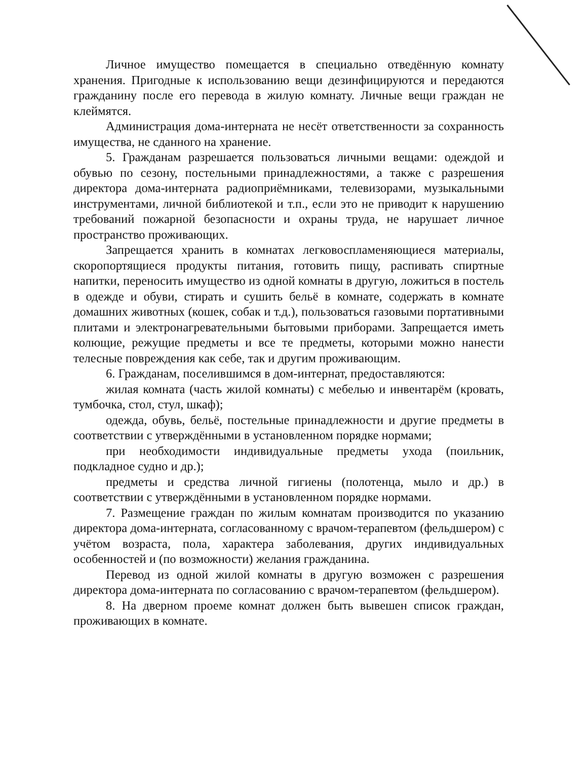Личное имущество помещается в специально отведённую комнату хранения. Пригодные к использованию вещи дезинфицируются и передаются гражданину после его перевода в жилую комнату. Личные вещи граждан не клеймятся.
Администрация дома-интерната не несёт ответственности за сохранность имущества, не сданного на хранение.
5. Гражданам разрешается пользоваться личными вещами: одеждой и обувью по сезону, постельными принадлежностями, а также с разрешения директора дома-интерната радиоприёмниками, телевизорами, музыкальными инструментами, личной библиотекой и т.п., если это не приводит к нарушению требований пожарной безопасности и охраны труда, не нарушает личное пространство проживающих.
Запрещается хранить в комнатах легковоспламеняющиеся материалы, скоропортящиеся продукты питания, готовить пищу, распивать спиртные напитки, переносить имущество из одной комнаты в другую, ложиться в постель в одежде и обуви, стирать и сушить бельё в комнате, содержать в комнате домашних животных (кошек, собак и т.д.), пользоваться газовыми портативными плитами и электронагревательными бытовыми приборами. Запрещается иметь колющие, режущие предметы и все те предметы, которыми можно нанести телесные повреждения как себе, так и другим проживающим.
6. Гражданам, поселившимся в дом-интернат, предоставляются:
жилая комната (часть жилой комнаты) с мебелью и инвентарём (кровать, тумбочка, стол, стул, шкаф);
одежда, обувь, бельё, постельные принадлежности и другие предметы в соответствии с утверждёнными в установленном порядке нормами;
при необходимости индивидуальные предметы ухода (поильник, подкладное судно и др.);
предметы и средства личной гигиены (полотенца, мыло и др.) в соответствии с утверждёнными в установленном порядке нормами.
7. Размещение граждан по жилым комнатам производится по указанию директора дома-интерната, согласованному с врачом-терапевтом (фельдшером) с учётом возраста, пола, характера заболевания, других индивидуальных особенностей и (по возможности) желания гражданина.
Перевод из одной жилой комнаты в другую возможен с разрешения директора дома-интерната по согласованию с врачом-терапевтом (фельдшером).
8. На дверном проеме комнат должен быть вывешен список граждан, проживающих в комнате.